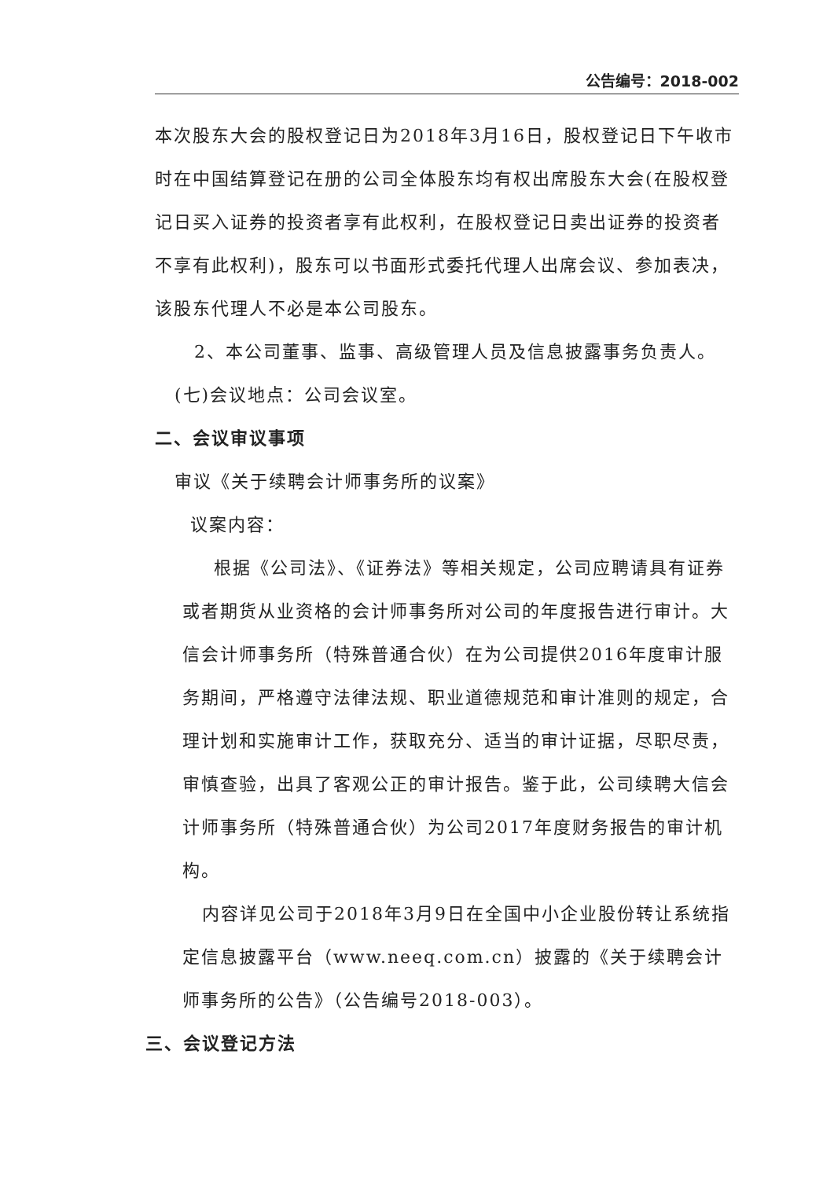公告编号：2018-002
本次股东大会的股权登记日为2018年3月16日，股权登记日下午收市时在中国结算登记在册的公司全体股东均有权出席股东大会(在股权登记日买入证券的投资者享有此权利，在股权登记日卖出证券的投资者不享有此权利)，股东可以书面形式委托代理人出席会议、参加表决，该股东代理人不必是本公司股东。
2、本公司董事、监事、高级管理人员及信息披露事务负责人。
(七)会议地点：公司会议室。
二、会议审议事项
审议《关于续聘会计师事务所的议案》
议案内容：
根据《公司法》、《证券法》等相关规定，公司应聘请具有证券或者期货从业资格的会计师事务所对公司的年度报告进行审计。大信会计师事务所（特殊普通合伙）在为公司提供2016年度审计服务期间，严格遵守法律法规、职业道德规范和审计准则的规定，合理计划和实施审计工作，获取充分、适当的审计证据，尽职尽责，审慎查验，出具了客观公正的审计报告。鉴于此，公司续聘大信会计师事务所（特殊普通合伙）为公司2017年度财务报告的审计机构。
内容详见公司于2018年3月9日在全国中小企业股份转让系统指定信息披露平台（www.neeq.com.cn）披露的《关于续聘会计师事务所的公告》（公告编号2018-003）。
三、会议登记方法